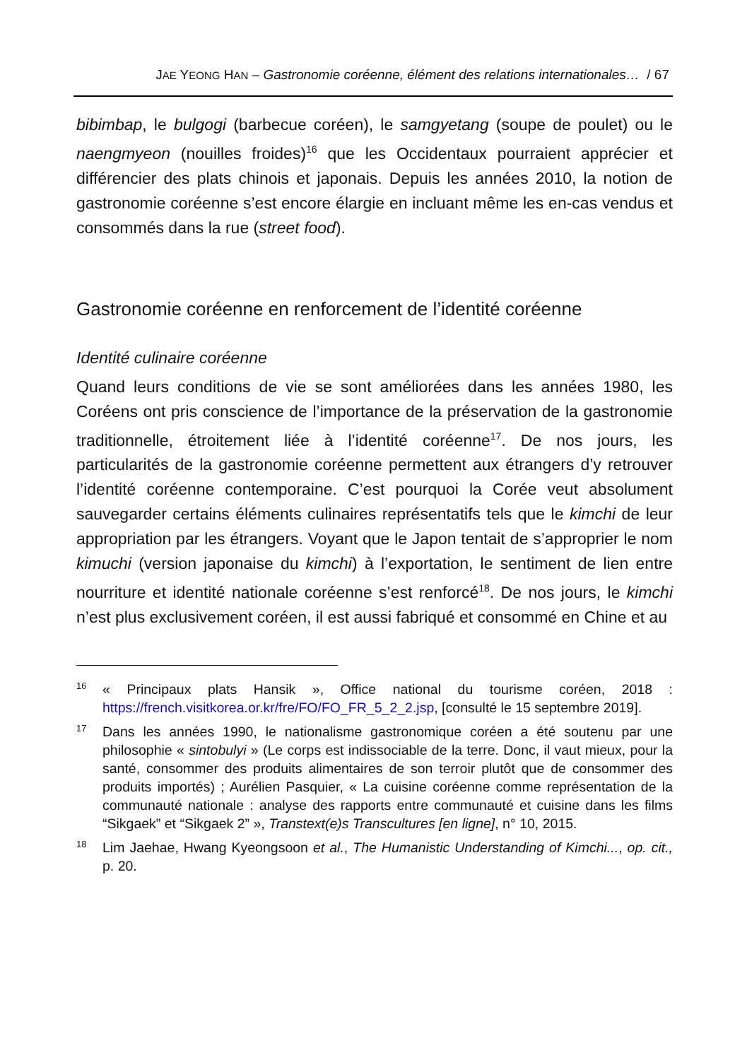JAE YEONG HAN – Gastronomie coréenne, élément des relations internationales… / 67
bibimbap, le bulgogi (barbecue coréen), le samgyetang (soupe de poulet) ou le naengmyeon (nouilles froides)<sup>16</sup> que les Occidentaux pourraient apprécier et différencier des plats chinois et japonais. Depuis les années 2010, la notion de gastronomie coréenne s’est encore élargie en incluant même les en-cas vendus et consommés dans la rue (street food).
Gastronomie coréenne en renforcement de l’identité coréenne
Identité culinaire coréenne
Quand leurs conditions de vie se sont améliorées dans les années 1980, les Coréens ont pris conscience de l’importance de la préservation de la gastronomie traditionnelle, étroitement liée à l’identité coréenne<sup>17</sup>. De nos jours, les particularités de la gastronomie coréenne permettent aux étrangers d’y retrouver l’identité coréenne contemporaine. C’est pourquoi la Corée veut absolument sauvegarder certains éléments culinaires représentatifs tels que le kimchi de leur appropriation par les étrangers. Voyant que le Japon tentait de s’approprier le nom kimuchi (version japonaise du kimchi) à l’exportation, le sentiment de lien entre nourriture et identité nationale coréenne s’est renforcé<sup>18</sup>. De nos jours, le kimchi n’est plus exclusivement coréen, il est aussi fabriqué et consommé en Chine et au
16
« Principaux plats Hansik », Office national du tourisme coréen, 2018 : https://french.visitkorea.or.kr/fre/FO/FO_FR_5_2_2.jsp, [consulté le 15 septembre 2019].
17
Dans les années 1990, le nationalisme gastronomique coréen a été soutenu par une philosophie « sintobulyi » (Le corps est indissociable de la terre. Donc, il vaut mieux, pour la santé, consommer des produits alimentaires de son terroir plutôt que de consommer des produits importés) ; Aurélien Pasquier, « La cuisine coréenne comme représentation de la communauté nationale : analyse des rapports entre communauté et cuisine dans les films “Sikgaek” et “Sikgaek 2” », Transtext(e)s Transcultures [en ligne], n° 10, 2015.
18
Lim Jaehae, Hwang Kyeongsoon et al., The Humanistic Understanding of Kimchi..., op. cit., p. 20.